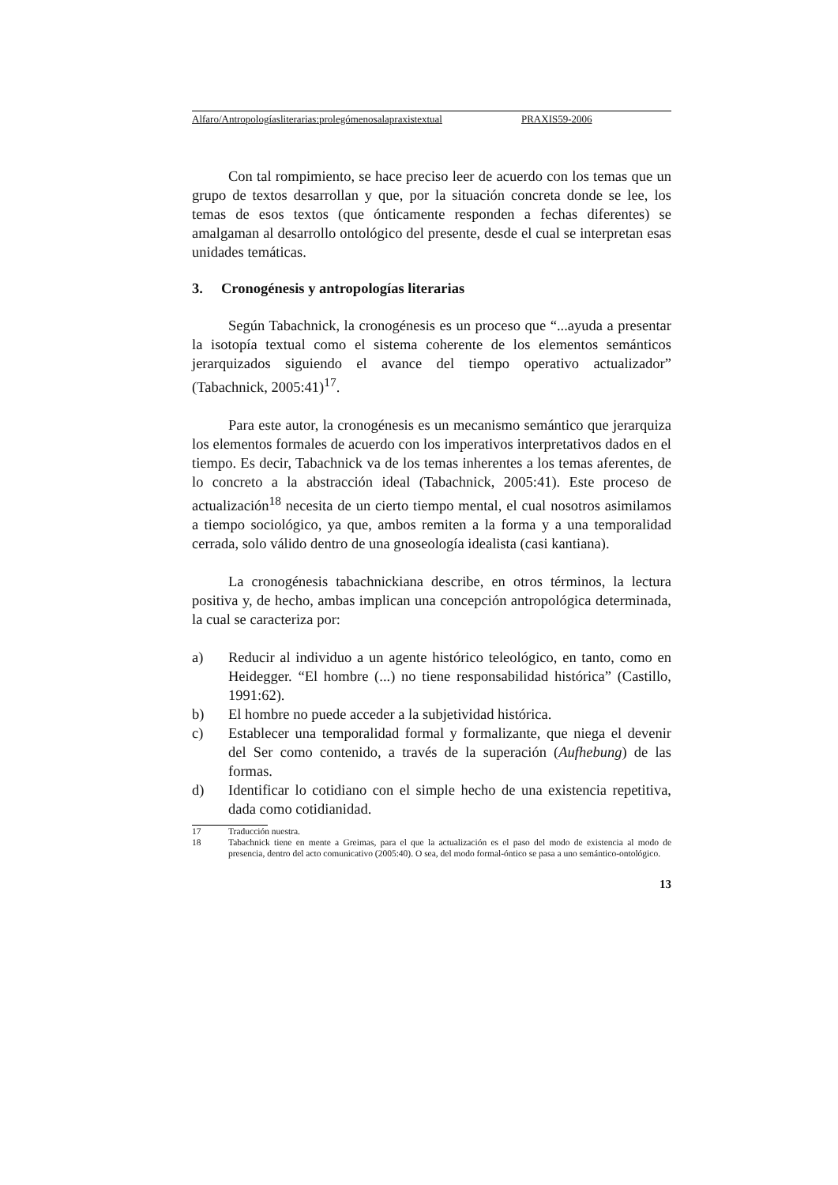Alfaro/Antropologíasliterarias:prolegómenosalapraxistextual PRAXIS59-2006
Con tal rompimiento, se hace preciso leer de acuerdo con los temas que un grupo de textos desarrollan y que, por la situación concreta donde se lee, los temas de esos textos (que ónticamente responden a fechas diferentes) se amalgaman al desarrollo ontológico del presente, desde el cual se interpretan esas unidades temáticas.
3. Cronogénesis y antropologías literarias
Según Tabachnick, la cronogénesis es un proceso que “...ayuda a presentar la isotopía textual como el sistema coherente de los elementos semánticos jerarquizados siguiendo el avance del tiempo operativo actualizador” (Tabachnick, 2005:41)<sup>17</sup>.
Para este autor, la cronogénesis es un mecanismo semántico que jerarquiza los elementos formales de acuerdo con los imperativos interpretativos dados en el tiempo. Es decir, Tabachnick va de los temas inherentes a los temas aferentes, de lo concreto a la abstracción ideal (Tabachnick, 2005:41). Este proceso de actualización<sup>18</sup> necesita de un cierto tiempo mental, el cual nosotros asimilamos a tiempo sociológico, ya que, ambos remiten a la forma y a una temporalidad cerrada, solo válido dentro de una gnoseología idealista (casi kantiana).
La cronogénesis tabachnickiana describe, en otros términos, la lectura positiva y, de hecho, ambas implican una concepción antropológica determinada, la cual se caracteriza por:
a) Reducir al individuo a un agente histórico teleológico, en tanto, como en Heidegger. “El hombre (...) no tiene responsabilidad histórica” (Castillo, 1991:62).
b) El hombre no puede acceder a la subjetividad histórica.
c) Establecer una temporalidad formal y formalizante, que niega el devenir del Ser como contenido, a través de la superación (Aufhebung) de las formas.
d) Identificar lo cotidiano con el simple hecho de una existencia repetitiva, dada como cotidianidad.
17 Traducción nuestra.
18 Tabachnick tiene en mente a Greimas, para el que la actualización es el paso del modo de existencia al modo de presencia, dentro del acto comunicativo (2005:40). O sea, del modo formal-óntico se pasa a uno semántico-ontológico.
13